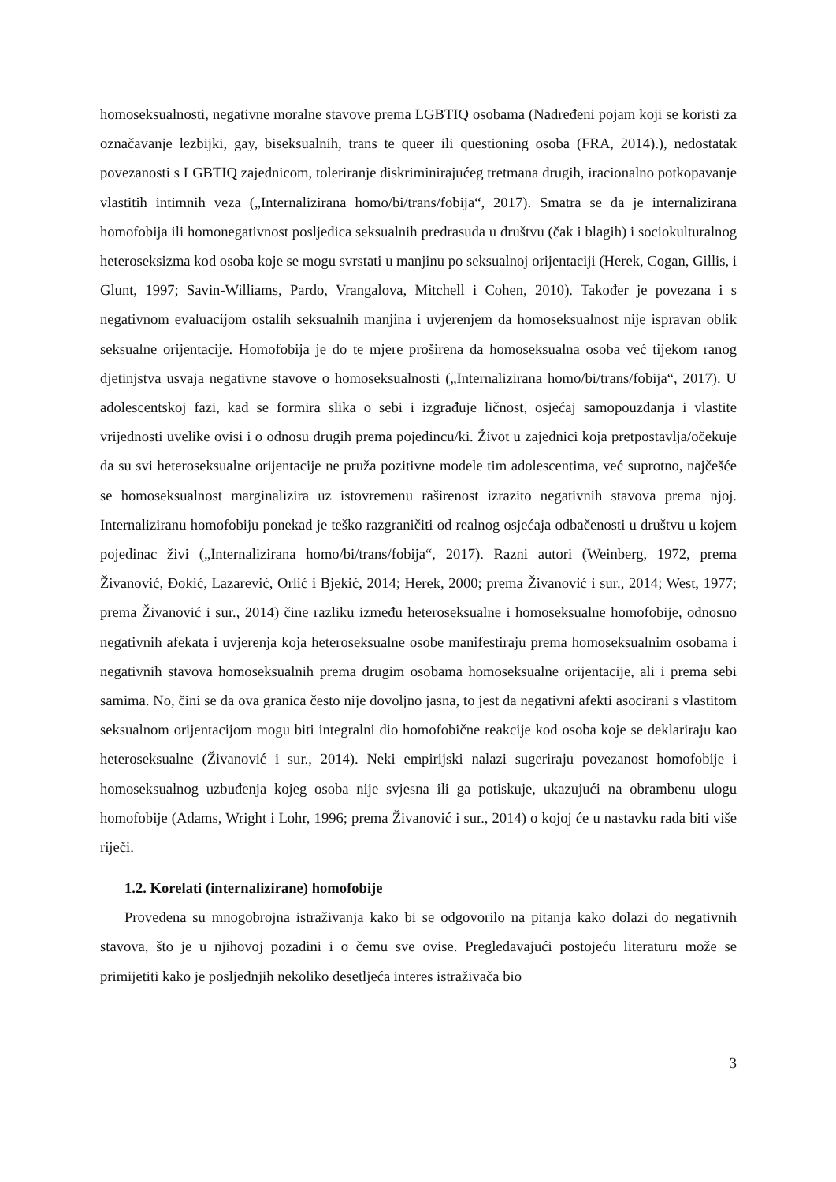homoseksualnosti, negativne moralne stavove prema LGBTIQ osobama (Nadređeni pojam koji se koristi za označavanje lezbijki, gay, biseksualnih, trans te queer ili questioning osoba (FRA, 2014).), nedostatak povezanosti s LGBTIQ zajednicom, toleriranje diskriminirajućeg tretmana drugih, iracionalno potkopavanje vlastitih intimnih veza („Internalizirana homo/bi/trans/fobija“, 2017). Smatra se da je internalizirana homofobija ili homonegativnost posljedica seksualnih predrasuda u društvu (čak i blagih) i sociokulturalnog heteroseksizma kod osoba koje se mogu svrstati u manjinu po seksualnoj orijentaciji (Herek, Cogan, Gillis, i Glunt, 1997; Savin-Williams, Pardo, Vrangalova, Mitchell i Cohen, 2010). Također je povezana i s negativnom evaluacijom ostalih seksualnih manjina i uvjerenjem da homoseksualnost nije ispravan oblik seksualne orijentacije. Homofobija je do te mjere proširena da homoseksualna osoba već tijekom ranog djetinjstva usvaja negativne stavove o homoseksualnosti („Internalizirana homo/bi/trans/fobija“, 2017). U adolescentskoj fazi, kad se formira slika o sebi i izgrađuje ličnost, osjećaj samopouzdanja i vlastite vrijednosti uvelike ovisi i o odnosu drugih prema pojedincu/ki. Život u zajednici koja pretpostavlja/očekuje da su svi heteroseksualne orijentacije ne pruža pozitivne modele tim adolescentima, već suprotno, najčešće se homoseksualnost marginalizira uz istovremenu raširenost izrazito negativnih stavova prema njoj. Internaliziranu homofobiju ponekad je teško razgraničiti od realnog osjećaja odbačenosti u društvu u kojem pojedinac živi („Internalizirana homo/bi/trans/fobija“, 2017). Razni autori (Weinberg, 1972, prema Živanović, Đokić, Lazarević, Orlić i Bjekić, 2014; Herek, 2000; prema Živanović i sur., 2014; West, 1977; prema Živanović i sur., 2014) čine razliku između heteroseksualne i homoseksualne homofobije, odnosno negativnih afekata i uvjerenja koja heteroseksualne osobe manifestiraju prema homoseksualnim osobama i negativnih stavova homoseksualnih prema drugim osobama homoseksualne orijentacije, ali i prema sebi samima. No, čini se da ova granica često nije dovoljno jasna, to jest da negativni afekti asocirani s vlastitom seksualnom orijentacijom mogu biti integralni dio homofobične reakcije kod osoba koje se deklariraju kao heteroseksualne (Živanović i sur., 2014). Neki empirijski nalazi sugeriraju povezanost homofobije i homoseksualnog uzbuđenja kojeg osoba nije svjesna ili ga potiskuje, ukazujući na obrambenu ulogu homofobije (Adams, Wright i Lohr, 1996; prema Živanović i sur., 2014) o kojoj će u nastavku rada biti više riječi.
1.2. Korelati (internalizirane) homofobije
Provedena su mnogobrojna istraživanja kako bi se odgovorilo na pitanja kako dolazi do negativnih stavova, što je u njihovoj pozadini i o čemu sve ovise. Pregledavajući postojeću literaturu može se primijetiti kako je posljednjih nekoliko desetljeća interes istraživača bio
3